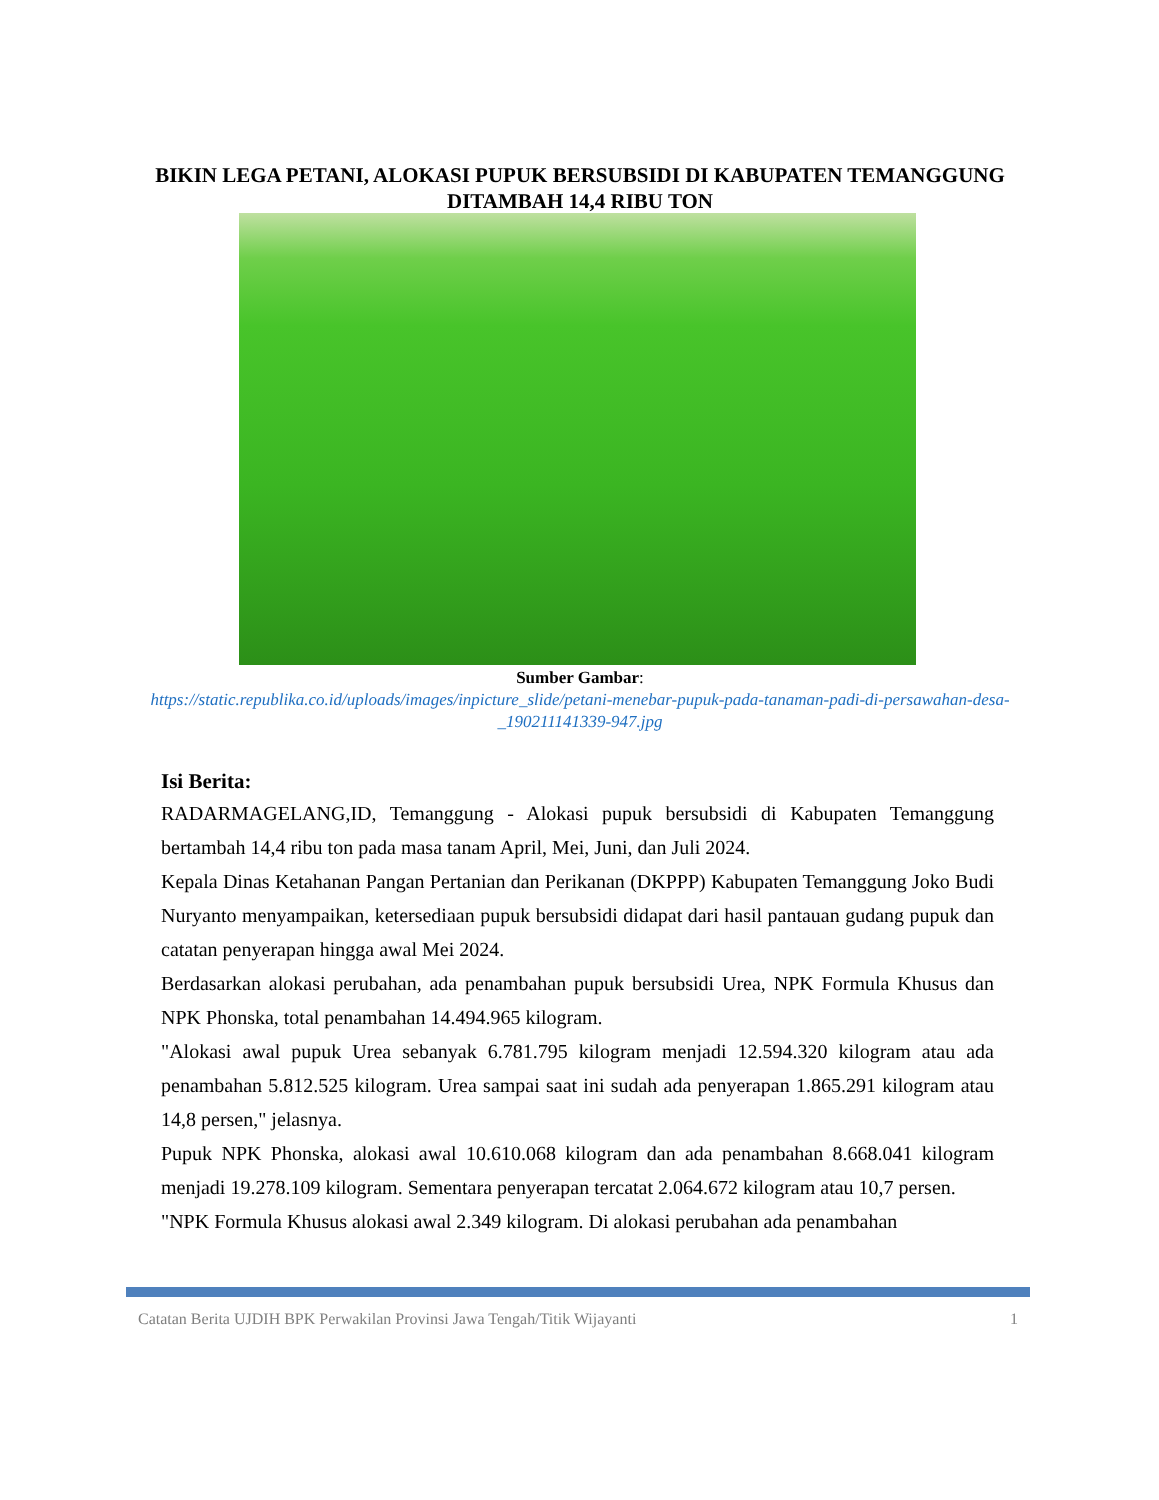BIKIN LEGA PETANI, ALOKASI PUPUK BERSUBSIDI DI KABUPATEN TEMANGGUNG DITAMBAH 14,4 RIBU TON
Sumber Gambar:
https://static.republika.co.id/uploads/images/inpicture_slide/petani-menebar-pupuk-pada-tanaman-padi-di-persawahan-desa-_190211141339-947.jpg
Isi Berita:
RADARMAGELANG,ID, Temanggung - Alokasi pupuk bersubsidi di Kabupaten Temanggung bertambah 14,4 ribu ton pada masa tanam April, Mei, Juni, dan Juli 2024.
Kepala Dinas Ketahanan Pangan Pertanian dan Perikanan (DKPPP) Kabupaten Temanggung Joko Budi Nuryanto menyampaikan, ketersediaan pupuk bersubsidi didapat dari hasil pantauan gudang pupuk dan catatan penyerapan hingga awal Mei 2024.
Berdasarkan alokasi perubahan, ada penambahan pupuk bersubsidi Urea, NPK Formula Khusus dan NPK Phonska, total penambahan 14.494.965 kilogram.
"Alokasi awal pupuk Urea sebanyak 6.781.795 kilogram menjadi 12.594.320 kilogram atau ada penambahan 5.812.525 kilogram. Urea sampai saat ini sudah ada penyerapan 1.865.291 kilogram atau 14,8 persen," jelasnya.
Pupuk NPK Phonska, alokasi awal 10.610.068 kilogram dan ada penambahan 8.668.041 kilogram menjadi 19.278.109 kilogram. Sementara penyerapan tercatat 2.064.672 kilogram atau 10,7 persen.
"NPK Formula Khusus alokasi awal 2.349 kilogram. Di alokasi perubahan ada penambahan
Catatan Berita UJDIH BPK Perwakilan Provinsi Jawa Tengah/Titik Wijayanti 1